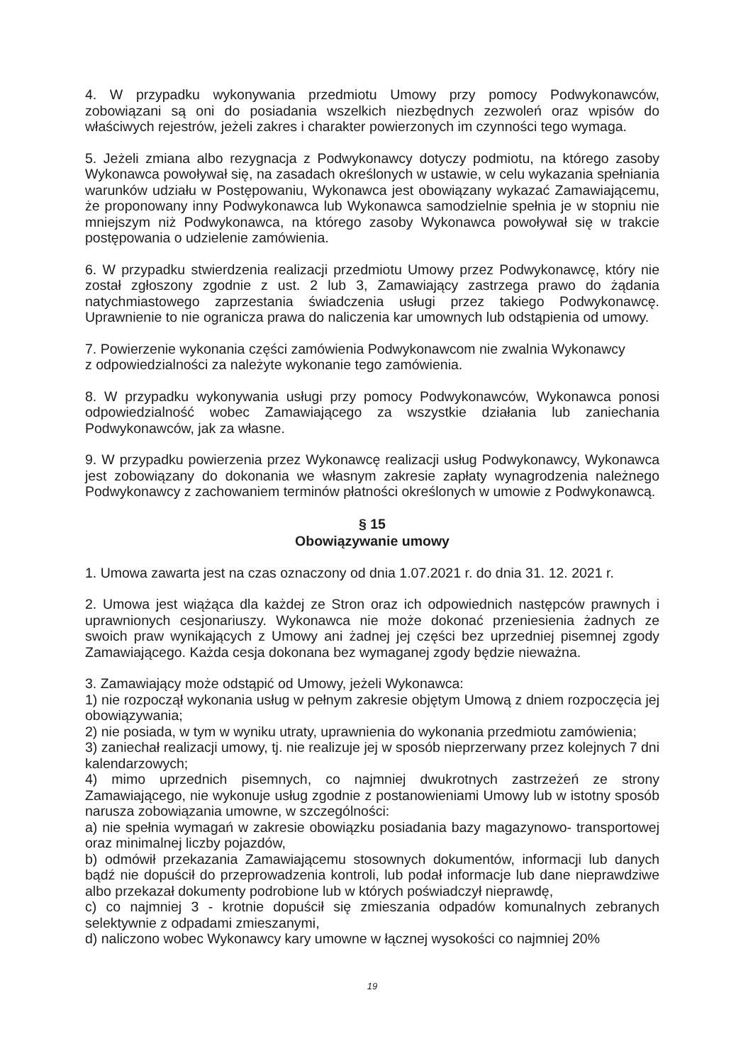4. W przypadku wykonywania przedmiotu Umowy przy pomocy Podwykonawców, zobowiązani są oni do posiadania wszelkich niezbędnych zezwoleń oraz wpisów do właściwych rejestrów, jeżeli zakres i charakter powierzonych im czynności tego wymaga.
5. Jeżeli zmiana albo rezygnacja z Podwykonawcy dotyczy podmiotu, na którego zasoby Wykonawca powoływał się, na zasadach określonych w ustawie, w celu wykazania spełniania warunków udziału w Postępowaniu, Wykonawca jest obowiązany wykazać Zamawiającemu, że proponowany inny Podwykonawca lub Wykonawca samodzielnie spełnia je w stopniu nie mniejszym niż Podwykonawca, na którego zasoby Wykonawca powoływał się w trakcie postępowania o udzielenie zamówienia.
6. W przypadku stwierdzenia realizacji przedmiotu Umowy przez Podwykonawcę, który nie został zgłoszony zgodnie z ust. 2 lub 3, Zamawiający zastrzega prawo do żądania natychmiastowego zaprzestania świadczenia usługi przez takiego Podwykonawcę. Uprawnienie to nie ogranicza prawa do naliczenia kar umownych lub odstąpienia od umowy.
7. Powierzenie wykonania części zamówienia Podwykonawcom nie zwalnia Wykonawcy
z odpowiedzialności za należyte wykonanie tego zamówienia.
8. W przypadku wykonywania usługi przy pomocy Podwykonawców, Wykonawca ponosi odpowiedzialność wobec Zamawiającego za wszystkie działania lub zaniechania Podwykonawców, jak za własne.
9. W przypadku powierzenia przez Wykonawcę realizacji usług Podwykonawcy, Wykonawca jest zobowiązany do dokonania we własnym zakresie zapłaty wynagrodzenia należnego Podwykonawcy z zachowaniem terminów płatności określonych w umowie z Podwykonawcą.
§ 15
Obowiązywanie umowy
1. Umowa zawarta jest na czas oznaczony od dnia 1.07.2021 r. do dnia 31. 12. 2021 r.
2. Umowa jest wiążąca dla każdej ze Stron oraz ich odpowiednich następców prawnych i uprawnionych cesjonariuszy. Wykonawca nie może dokonać przeniesienia żadnych ze swoich praw wynikających z Umowy ani żadnej jej części bez uprzedniej pisemnej zgody Zamawiającego. Każda cesja dokonana bez wymaganej zgody będzie nieważna.
3. Zamawiający może odstąpić od Umowy, jeżeli Wykonawca:
1) nie rozpoczął wykonania usług w pełnym zakresie objętym Umową z dniem rozpoczęcia jej obowiązywania;
2) nie posiada, w tym w wyniku utraty, uprawnienia do wykonania przedmiotu zamówienia;
3) zaniechał realizacji umowy, tj. nie realizuje jej w sposób nieprzerwany przez kolejnych 7 dni kalendarzowych;
4) mimo uprzednich pisemnych, co najmniej dwukrotnych zastrzeżeń ze strony Zamawiającego, nie wykonuje usług zgodnie z postanowieniami Umowy lub w istotny sposób narusza zobowiązania umowne, w szczególności:
a) nie spełnia wymagań w zakresie obowiązku posiadania bazy magazynowo- transportowej oraz minimalnej liczby pojazdów,
b) odmówił przekazania Zamawiającemu stosownych dokumentów, informacji lub danych bądź nie dopuścił do przeprowadzenia kontroli, lub podał informacje lub dane nieprawdziwe albo przekazał dokumenty podrobione lub w których poświadczył nieprawdę,
c) co najmniej 3 - krotnie dopuścił się zmieszania odpadów komunalnych zebranych selektywnie z odpadami zmieszanymi,
d) naliczono wobec Wykonawcy kary umowne w łącznej wysokości co najmniej 20%
19